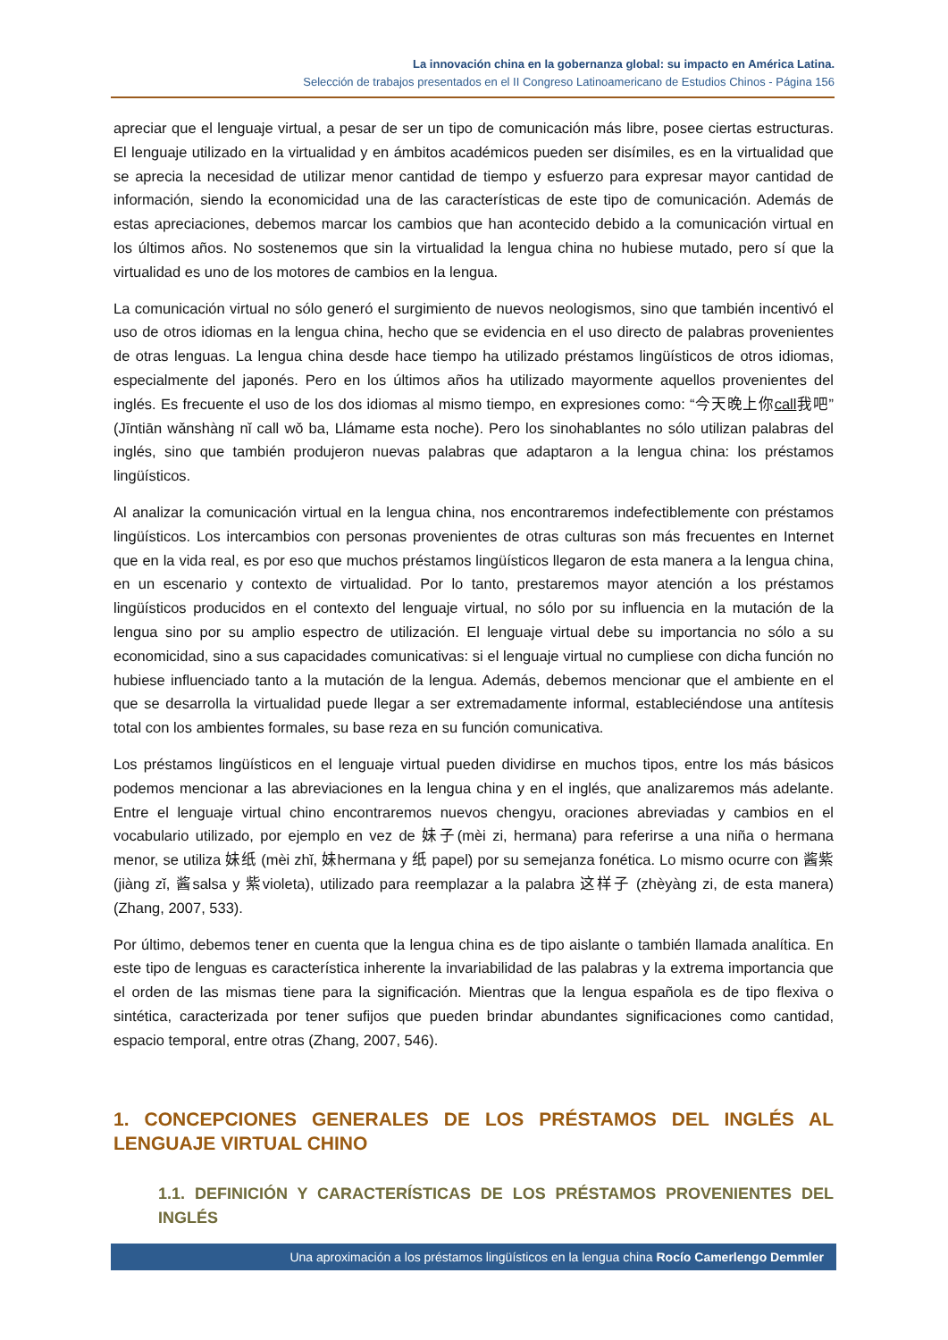La innovación china en la gobernanza global: su impacto en América Latina.
Selección de trabajos presentados en el II Congreso Latinoamericano de Estudios Chinos - Página 156
apreciar que el lenguaje virtual, a pesar de ser un tipo de comunicación más libre, posee ciertas estructuras. El lenguaje utilizado en la virtualidad y en ámbitos académicos pueden ser disímiles, es en la virtualidad que se aprecia la necesidad de utilizar menor cantidad de tiempo y esfuerzo para expresar mayor cantidad de información, siendo la economicidad una de las características de este tipo de comunicación. Además de estas apreciaciones, debemos marcar los cambios que han acontecido debido a la comunicación virtual en los últimos años. No sostenemos que sin la virtualidad la lengua china no hubiese mutado, pero sí que la virtualidad es uno de los motores de cambios en la lengua.
La comunicación virtual no sólo generó el surgimiento de nuevos neologismos, sino que también incentivó el uso de otros idiomas en la lengua china, hecho que se evidencia en el uso directo de palabras provenientes de otras lenguas. La lengua china desde hace tiempo ha utilizado préstamos lingüísticos de otros idiomas, especialmente del japonés. Pero en los últimos años ha utilizado mayormente aquellos provenientes del inglés. Es frecuente el uso de los dos idiomas al mismo tiempo, en expresiones como: “今天晚上你call我吧” (Jīntiān wǎnshàng nǐ call wǒ ba, Llámame esta noche). Pero los sinohablantes no sólo utilizan palabras del inglés, sino que también produjeron nuevas palabras que adaptaron a la lengua china: los préstamos lingüísticos.
Al analizar la comunicación virtual en la lengua china, nos encontraremos indefectiblemente con préstamos lingüísticos. Los intercambios con personas provenientes de otras culturas son más frecuentes en Internet que en la vida real, es por eso que muchos préstamos lingüísticos llegaron de esta manera a la lengua china, en un escenario y contexto de virtualidad. Por lo tanto, prestaremos mayor atención a los préstamos lingüísticos producidos en el contexto del lenguaje virtual, no sólo por su influencia en la mutación de la lengua sino por su amplio espectro de utilización. El lenguaje virtual debe su importancia no sólo a su economicidad, sino a sus capacidades comunicativas: si el lenguaje virtual no cumpliese con dicha función no hubiese influenciado tanto a la mutación de la lengua. Además, debemos mencionar que el ambiente en el que se desarrolla la virtualidad puede llegar a ser extremadamente informal, estableciéndose una antítesis total con los ambientes formales, su base reza en su función comunicativa.
Los préstamos lingüísticos en el lenguaje virtual pueden dividirse en muchos tipos, entre los más básicos podemos mencionar a las abreviaciones en la lengua china y en el inglés, que analizaremos más adelante. Entre el lenguaje virtual chino encontraremos nuevos chengyu, oraciones abreviadas y cambios en el vocabulario utilizado, por ejemplo en vez de 妹子(mèi zi, hermana) para referirse a una niña o hermana menor, se utiliza 妹纸 (mèi zhǐ, 妹hermana y 纸 papel) por su semejanza fonética. Lo mismo ocurre con 酱紫 (jiàng zǐ, 酱salsa y 紫violeta), utilizado para reemplazar a la palabra 这样子 (zhèyàng zi, de esta manera) (Zhang, 2007, 533).
Por último, debemos tener en cuenta que la lengua china es de tipo aislante o también llamada analítica. En este tipo de lenguas es característica inherente la invariabilidad de las palabras y la extrema importancia que el orden de las mismas tiene para la significación. Mientras que la lengua española es de tipo flexiva o sintética, caracterizada por tener sufijos que pueden brindar abundantes significaciones como cantidad, espacio temporal, entre otras (Zhang, 2007, 546).
1. CONCEPCIONES GENERALES DE LOS PRÉSTAMOS DEL INGLÉS AL LENGUAJE VIRTUAL CHINO
1.1. DEFINICIÓN Y CARACTERÍSTICAS DE LOS PRÉSTAMOS PROVENIENTES DEL INGLÉS
Una aproximación a los préstamos lingüísticos en la lengua china Rocío Camerlengo Demmler